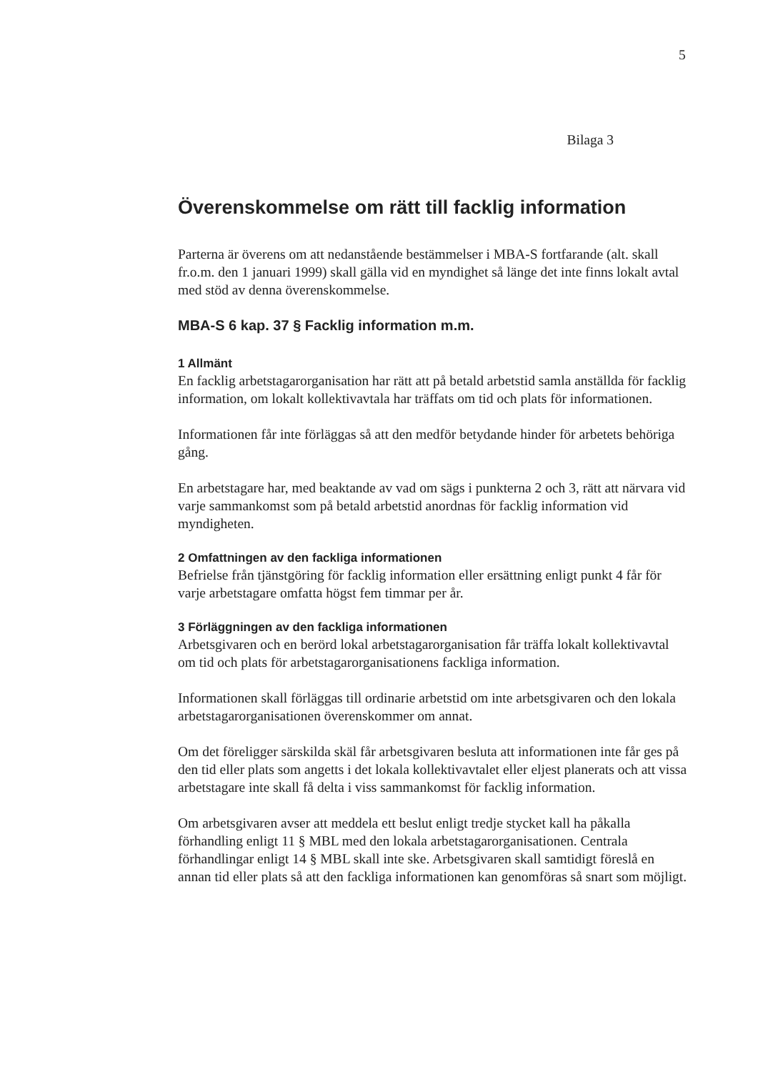5
Bilaga 3
Överenskommelse om rätt till facklig information
Parterna är överens om att nedanstående bestämmelser i MBA-S fortfarande (alt. skall fr.o.m. den 1 januari 1999) skall gälla vid en myndighet så länge det inte finns lokalt avtal med stöd av denna överenskommelse.
MBA-S 6 kap. 37 § Facklig information m.m.
1 Allmänt
En facklig arbetstagarorganisation har rätt att på betald arbetstid samla anställda för facklig information, om lokalt kollektivavtala har träffats om tid och plats för informationen.
Informationen får inte förläggas så att den medför betydande hinder för arbetets behöriga gång.
En arbetstagare har, med beaktande av vad om sägs i punkterna 2 och 3, rätt att närvara vid varje sammankomst som på betald arbetstid anordnas för facklig information vid myndigheten.
2 Omfattningen av den fackliga informationen
Befrielse från tjänstgöring för facklig information eller ersättning enligt punkt 4 får för varje arbetstagare omfatta högst fem timmar per år.
3 Förläggningen av den fackliga informationen
Arbetsgivaren och en berörd lokal arbetstagarorganisation får träffa lokalt kollektivavtal om tid och plats för arbetstagarorganisationens fackliga information.
Informationen skall förläggas till ordinarie arbetstid om inte arbetsgivaren och den lokala arbetstagarorganisationen överenskommer om annat.
Om det föreligger särskilda skäl får arbetsgivaren besluta att informationen inte får ges på den tid eller plats som angetts i det lokala kollektivavtalet eller eljest planerats och att vissa arbetstagare inte skall få delta i viss sammankomst för facklig information.
Om arbetsgivaren avser att meddela ett beslut enligt tredje stycket kall ha påkalla förhandling enligt 11 § MBL med den lokala arbetstagarorganisationen. Centrala förhandlingar enligt 14 § MBL skall inte ske. Arbetsgivaren skall samtidigt föreslå en annan tid eller plats så att den fackliga informationen kan genomföras så snart som möjligt.